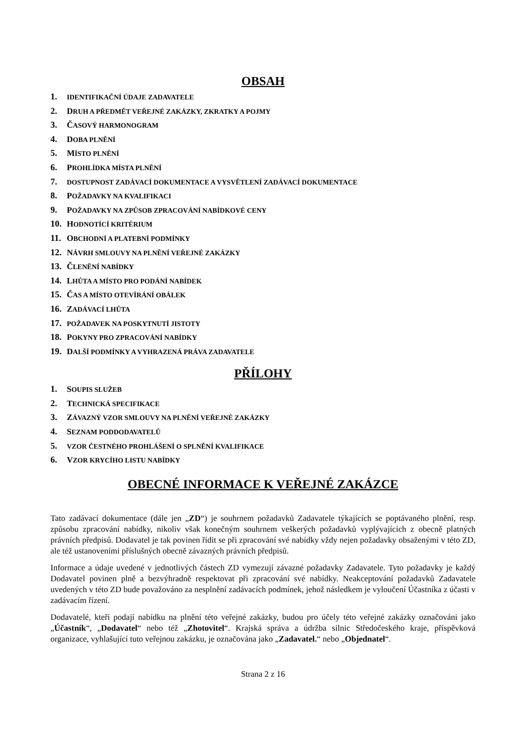OBSAH
1. IDENTIFIKAČNÍ ÚDAJE ZADAVATELE
2. DRUH A PŘEDMĚT VEŘEJNÉ ZAKÁZKY, ZKRATKY A POJMY
3. ČASOVÝ HARMONOGRAM
4. DOBA PLNĚNÍ
5. MÍSTO PLNĚNÍ
6. PROHLÍDKA MÍSTA PLNĚNÍ
7. DOSTUPNOST ZADÁVACÍ DOKUMENTACE A VYSVĚTLENÍ ZADÁVACÍ DOKUMENTACE
8. POŽADAVKY NA KVALIFIKACI
9. POŽADAVKY NA ZPŮSOB ZPRACOVÁNÍ NABÍDKOVÉ CENY
10. HODNOTÍCÍ KRITÉRIUM
11. OBCHODNÍ A PLATEBNÍ PODMÍNKY
12. NÁVRH SMLOUVY NA PLNĚNÍ VEŘEJNÉ ZAKÁZKY
13. ČLENĚNÍ NABÍDKY
14. LHŮTA A MÍSTO PRO PODÁNÍ NABÍDEK
15. ČAS A MÍSTO OTEVÍRÁNÍ OBÁLEK
16. ZADÁVACÍ LHŮTA
17. POŽADAVEK NA POSKYTNUTÍ JISTOTY
18. POKYNY PRO ZPRACOVÁNÍ NABÍDKY
19. DALŠÍ PODMÍNKY A VYHRAZENÁ PRÁVA ZADAVATELE
PŘÍLOHY
1. SOUPIS SLUŽEB
2. TECHNICKÁ SPECIFIKACE
3. ZÁVAZNÝ VZOR SMLOUVY NA PLNĚNÍ VEŘEJNÉ ZAKÁZKY
4. SEZNAM PODDODAVATELŮ
5. VZOR ČESTNÉHO PROHLÁŠENÍ O SPLNĚNÍ KVALIFIKACE
6. VZOR KRYCÍHO LISTU NABÍDKY
OBECNÉ INFORMACE K VEŘEJNÉ ZAKÁZCE
Tato zadávací dokumentace (dále jen „ZD“) je souhrnem požadavků Zadavatele týkajících se poptávaného plnění, resp. způsobu zpracování nabídky, nikoliv však konečným souhrnem veškerých požadavků vyplývajících z obecně platných právních předpisů. Dodavatel je tak povinen řídit se při zpracování své nabídky vždy nejen požadavky obsaženými v této ZD, ale též ustanoveními příslušných obecně závazných právních předpisů.
Informace a údaje uvedené v jednotlivých částech ZD vymezují závazné požadavky Zadavatele. Tyto požadavky je každý Dodavatel povinen plně a bezvýhradně respektovat při zpracování své nabídky. Neakceptování požadavků Zadavatele uvedených v této ZD bude považováno za nesplnění zadávacích podmínek, jehož následkem je vyloučení Účastníka z účasti v zadávacím řízení.
Dodavatelé, kteří podají nabídku na plnění této veřejné zakázky, budou pro účely této veřejné zakázky označováni jako „Účastník“, „Dodavatel“ nebo též „Zhotovitel“. Krajská správa a údržba silnic Středočeského kraje, příspěvková organizace, vyhlašující tuto veřejnou zakázku, je označována jako „Zadavatel.“ nebo „Objednatel“.
Strana 2 z 16